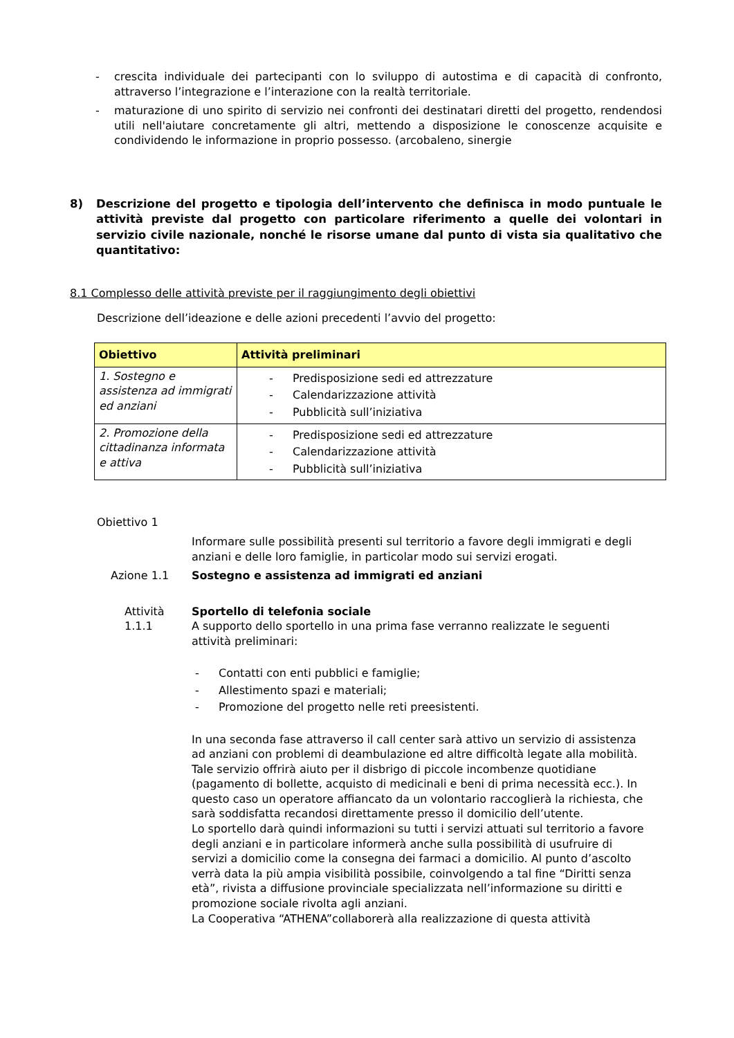- crescita individuale dei partecipanti con lo sviluppo di autostima e di capacità di confronto, attraverso l’integrazione e l’interazione con la realtà territoriale.
- maturazione di uno spirito di servizio nei confronti dei destinatari diretti del progetto, rendendosi utili nell'aiutare concretamente gli altri, mettendo a disposizione le conoscenze acquisite e condividendo le informazione in proprio possesso. (arcobaleno, sinergie
8) Descrizione del progetto e tipologia dell’intervento che definisca in modo puntuale le attività previste dal progetto con particolare riferimento a quelle dei volontari in servizio civile nazionale, nonché le risorse umane dal punto di vista sia qualitativo che quantitativo:
8.1 Complesso delle attività previste per il raggiungimento degli obiettivi
Descrizione dell’ideazione e delle azioni precedenti l’avvio del progetto:
| Obiettivo | Attività preliminari |
| --- | --- |
| 1. Sostegno e assistenza ad immigrati ed anziani | - Predisposizione sedi ed attrezzature - Calendarizzazione attività - Pubblicità sull’iniziativa |
| 2. Promozione della cittadinanza informata e attiva | - Predisposizione sedi ed attrezzature - Calendarizzazione attività - Pubblicità sull’iniziativa |
Obiettivo 1
Informare sulle possibilità presenti sul territorio a favore degli immigrati e degli anziani e delle loro famiglie, in particolar modo sui servizi erogati.
Azione 1.1 Sostegno e assistenza ad immigrati ed anziani
Attività 1.1.1
Sportello di telefonia sociale
A supporto dello sportello in una prima fase verranno realizzate le seguenti attività preliminari:
- Contatti con enti pubblici e famiglie;
- Allestimento spazi e materiali;
- Promozione del progetto nelle reti preesistenti.
In una seconda fase attraverso il call center sarà attivo un servizio di assistenza ad anziani con problemi di deambulazione ed altre difficoltà legate alla mobilità. Tale servizio offrirà aiuto per il disbrigo di piccole incombenze quotidiane (pagamento di bollette, acquisto di medicinali e beni di prima necessità ecc.). In questo caso un operatore affiancato da un volontario raccoglierà la richiesta, che sarà soddisfatta recandosi direttamente presso il domicilio dell’utente.
Lo sportello darà quindi informazioni su tutti i servizi attuati sul territorio a favore degli anziani e in particolare informerà anche sulla possibilità di usufruire di servizi a domicilio come la consegna dei farmaci a domicilio. Al punto d’ascolto verrà data la più ampia visibilità possibile, coinvolgendo a tal fine “Diritti senza età”, rivista a diffusione provinciale specializzata nell’informazione su diritti e promozione sociale rivolta agli anziani.
La Cooperativa “ATHENA”collaborerà alla realizzazione di questa attività